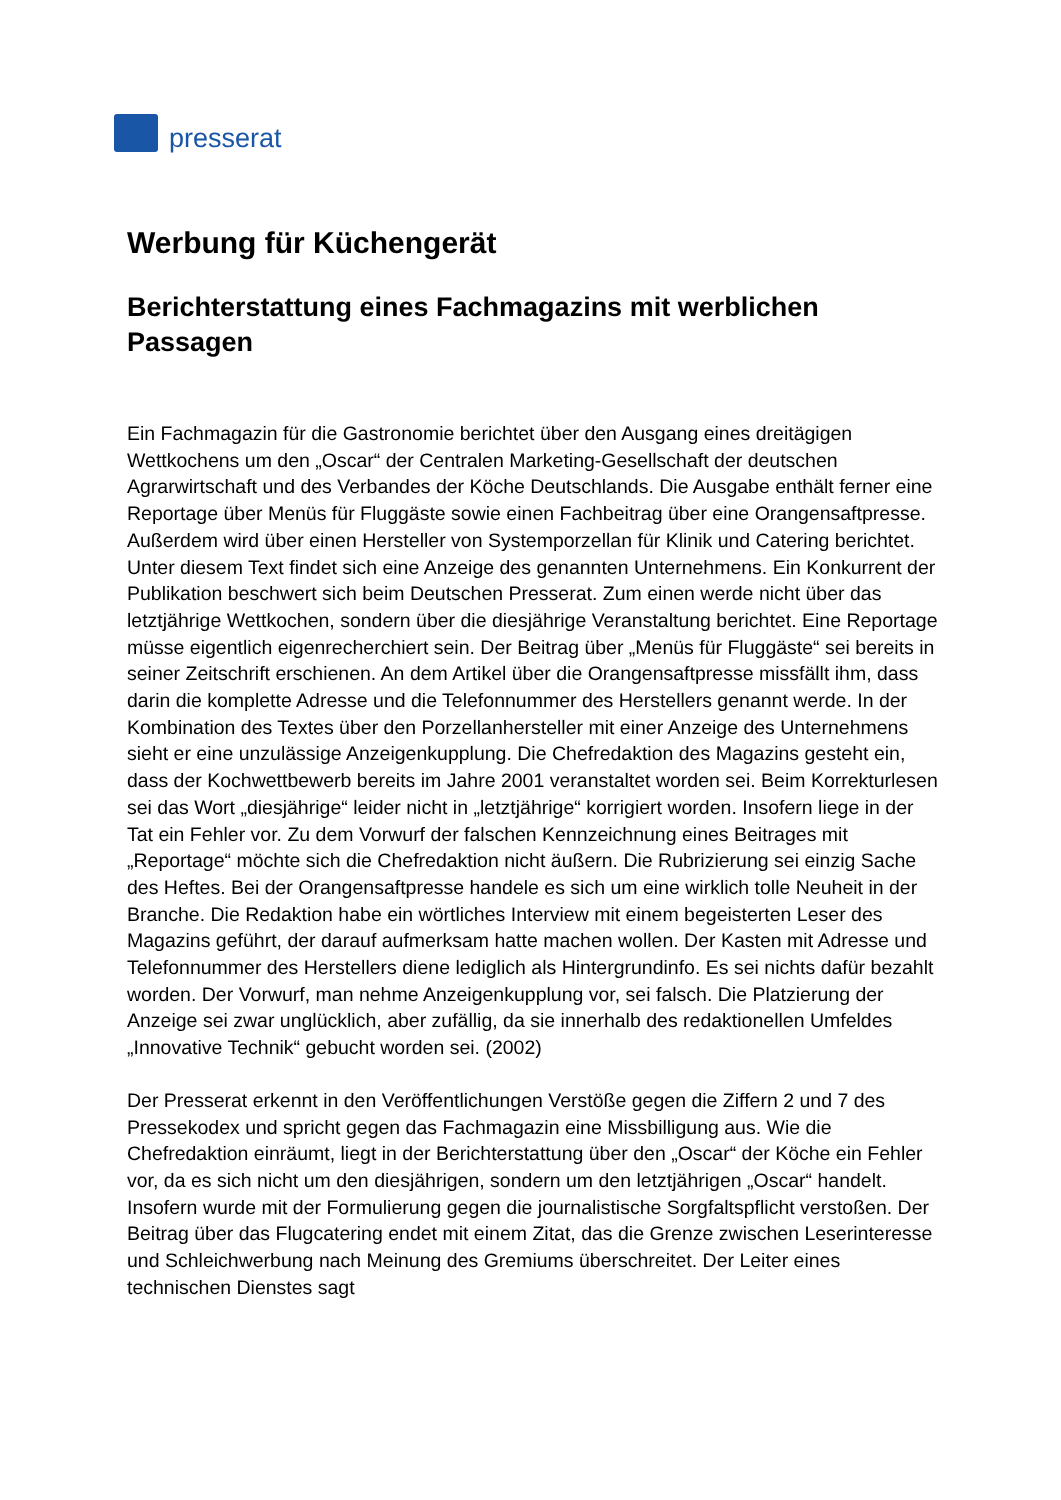presserat
Werbung für Küchengerät
Berichterstattung eines Fachmagazins mit werblichen Passagen
Ein Fachmagazin für die Gastronomie berichtet über den Ausgang eines dreitägigen Wettkochens um den „Oscar“ der Centralen Marketing-Gesellschaft der deutschen Agrarwirtschaft und des Verbandes der Köche Deutschlands. Die Ausgabe enthält ferner eine Reportage über Menüs für Fluggäste sowie einen Fachbeitrag über eine Orangensaftpresse. Außerdem wird über einen Hersteller von Systemporzellan für Klinik und Catering berichtet. Unter diesem Text findet sich eine Anzeige des genannten Unternehmens. Ein Konkurrent der Publikation beschwert sich beim Deutschen Presserat. Zum einen werde nicht über das letztjährige Wettkochen, sondern über die diesjährige Veranstaltung berichtet. Eine Reportage müsse eigentlich eigenrecherchiert sein. Der Beitrag über „Menüs für Fluggäste“ sei bereits in seiner Zeitschrift erschienen. An dem Artikel über die Orangensaftpresse missfällt ihm, dass darin die komplette Adresse und die Telefonnummer des Herstellers genannt werde. In der Kombination des Textes über den Porzellanhersteller mit einer Anzeige des Unternehmens sieht er eine unzulässige Anzeigenkupplung. Die Chefredaktion des Magazins gesteht ein, dass der Kochwettbewerb bereits im Jahre 2001 veranstaltet worden sei. Beim Korrekturlesen sei das Wort „diesjährige“ leider nicht in „letztjährige“ korrigiert worden. Insofern liege in der Tat ein Fehler vor. Zu dem Vorwurf der falschen Kennzeichnung eines Beitrages mit „Reportage“ möchte sich die Chefredaktion nicht äußern. Die Rubrizierung sei einzig Sache des Heftes. Bei der Orangensaftpresse handele es sich um eine wirklich tolle Neuheit in der Branche. Die Redaktion habe ein wörtliches Interview mit einem begeisterten Leser des Magazins geführt, der darauf aufmerksam hatte machen wollen. Der Kasten mit Adresse und Telefonnummer des Herstellers diene lediglich als Hintergrundinfo. Es sei nichts dafür bezahlt worden. Der Vorwurf, man nehme Anzeigenkupplung vor, sei falsch. Die Platzierung der Anzeige sei zwar unglücklich, aber zufällig, da sie innerhalb des redaktionellen Umfeldes „Innovative Technik“ gebucht worden sei. (2002)
Der Presserat erkennt in den Veröffentlichungen Verstöße gegen die Ziffern 2 und 7 des Pressekodex und spricht gegen das Fachmagazin eine Missbilligung aus. Wie die Chefredaktion einräumt, liegt in der Berichterstattung über den „Oscar“ der Köche ein Fehler vor, da es sich nicht um den diesjährigen, sondern um den letztjährigen „Oscar“ handelt. Insofern wurde mit der Formulierung gegen die journalistische Sorgfaltspflicht verstoßen. Der Beitrag über das Flugcatering endet mit einem Zitat, das die Grenze zwischen Leserinteresse und Schleichwerbung nach Meinung des Gremiums überschreitet. Der Leiter eines technischen Dienstes sagt